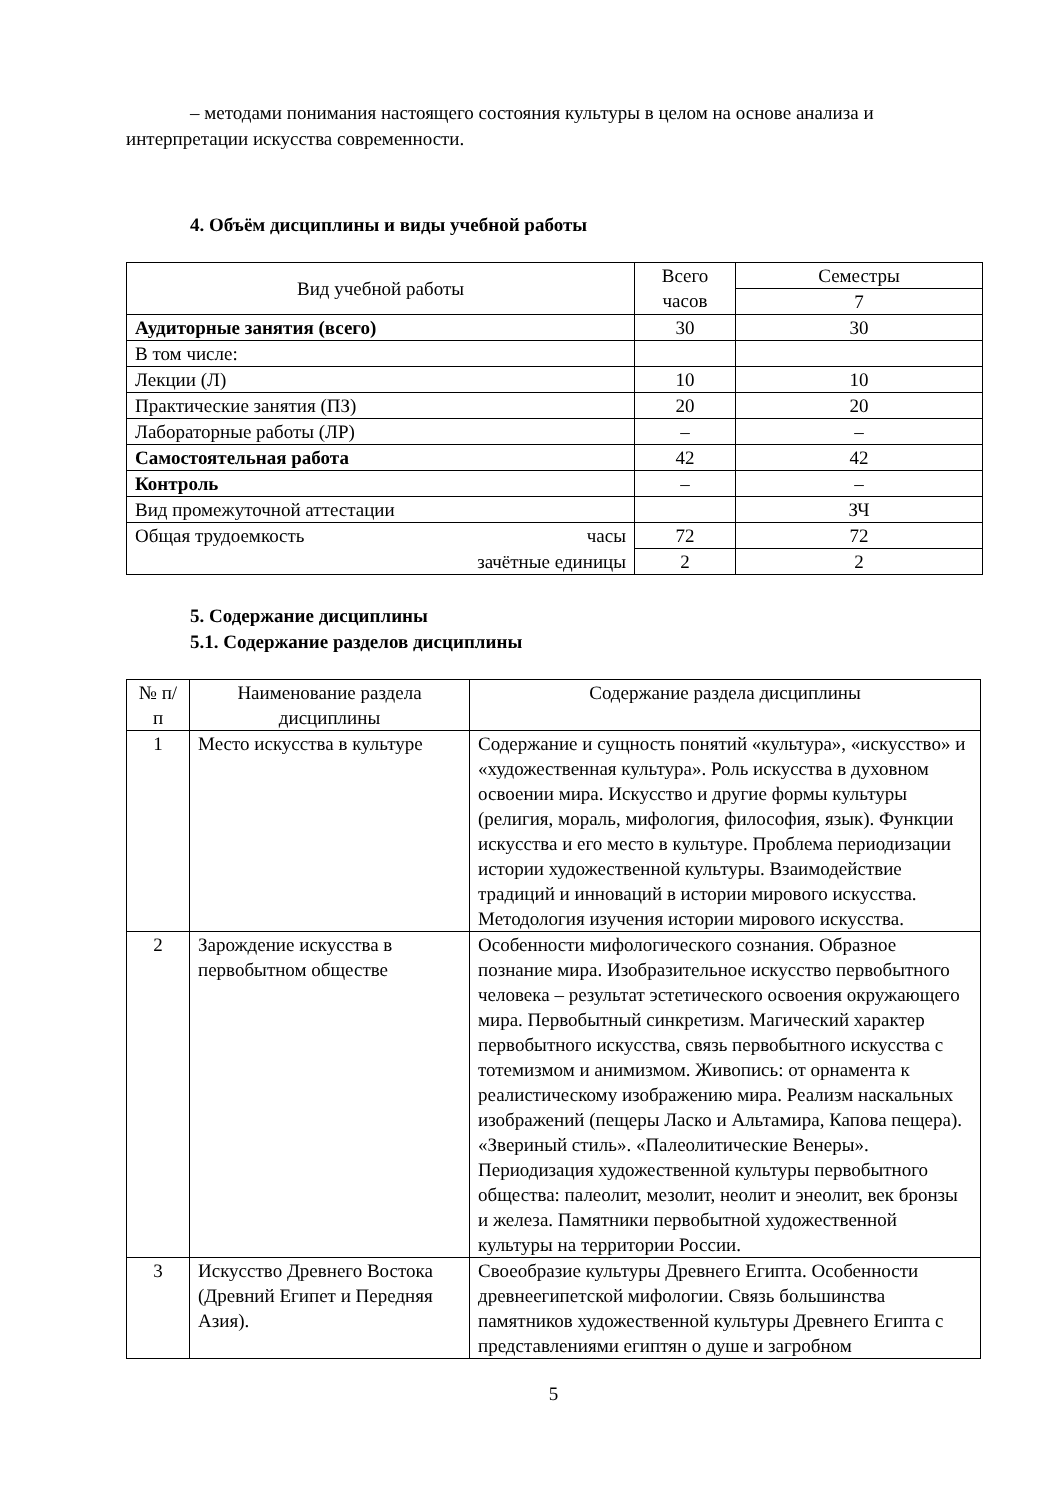– методами понимания настоящего состояния культуры в целом на основе анализа и интерпретации искусства современности.
4. Объём дисциплины и виды учебной работы
| Вид учебной работы | Всего часов | Семестры |
| --- | --- | --- |
| | | 7 |
| Аудиторные занятия (всего) | 30 | 30 |
| В том числе: | | |
| Лекции (Л) | 10 | 10 |
| Практические занятия (ПЗ) | 20 | 20 |
| Лабораторные работы (ЛР) | – | – |
| Самостоятельная работа | 42 | 42 |
| Контроль | – | – |
| Вид промежуточной аттестации | | ЗЧ |
| Общая трудоемкость часы | 72 | 72 |
| зачётные единицы | 2 | 2 |
5. Содержание дисциплины
5.1. Содержание разделов дисциплины
| № п/п | Наименование раздела дисциплины | Содержание раздела дисциплины |
| --- | --- | --- |
| 1 | Место искусства в культуре | Содержание и сущность понятий «культура», «искусство» и «художественная культура». Роль искусства в духовном освоении мира. Искусство и другие формы культуры (религия, мораль, мифология, философия, язык). Функции искусства и его место в культуре. Проблема периодизации истории художественной культуры. Взаимодействие традиций и инноваций в истории мирового искусства. Методология изучения истории мирового искусства. |
| 2 | Зарождение искусства в первобытном обществе | Особенности мифологического сознания. Образное познание мира. Изобразительное искусство первобытного человека – результат эстетического освоения окружающего мира. Первобытный синкретизм. Магический характер первобытного искусства, связь первобытного искусства с тотемизмом и анимизмом. Живопись: от орнамента к реалистическому изображению мира. Реализм наскальных изображений (пещеры Ласко и Альтамира, Капова пещера). «Звериный стиль». «Палеолитические Венеры». Периодизация художественной культуры первобытного общества: палеолит, мезолит, неолит и энеолит, век бронзы и железа. Памятники первобытной художественной культуры на территории России. |
| 3 | Искусство Древнего Востока (Древний Египет и Передняя Азия). | Своеобразие культуры Древнего Египта. Особенности древнеегипетской мифологии. Связь большинства памятников художественной культуры Древнего Египта с представлениями египтян о душе и загробном |
5